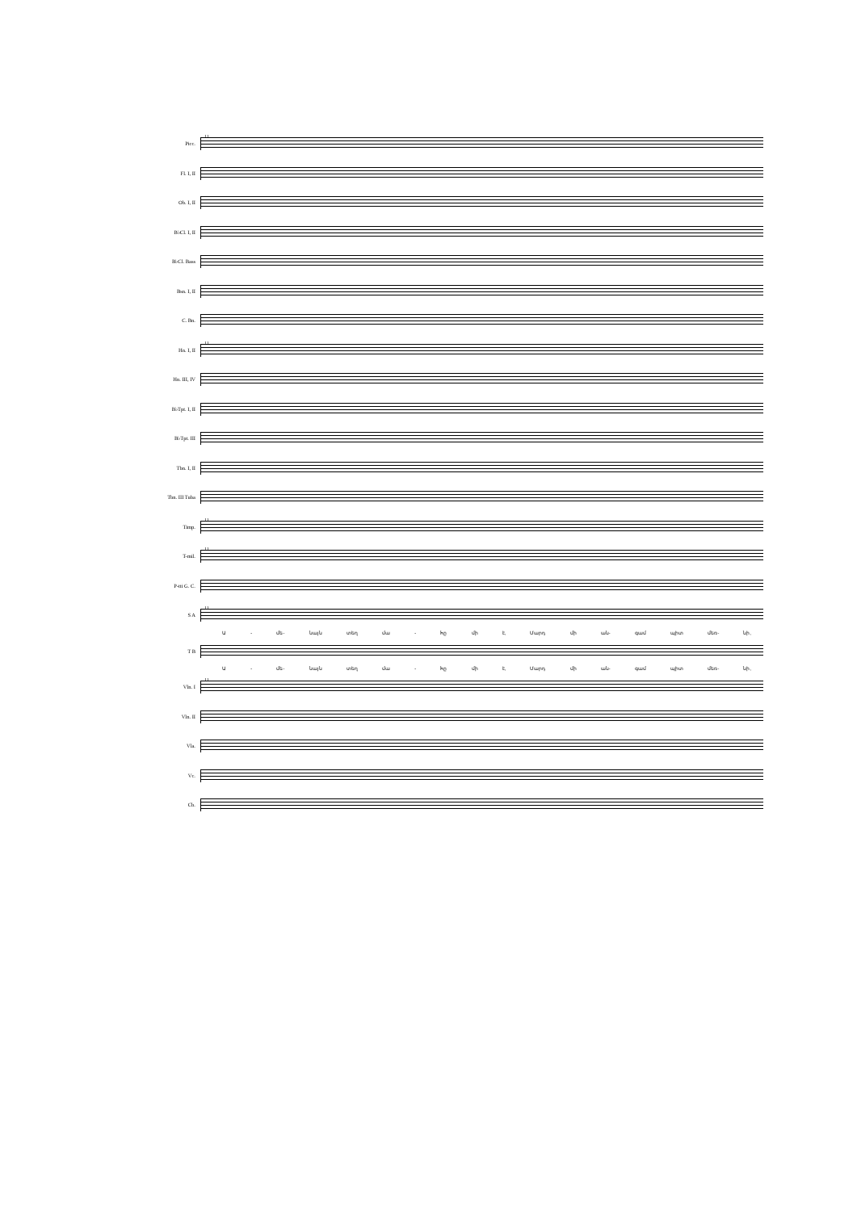Picc.
11
Fl. I, II
Ob. I, II
B♭Cl. I, II
B♭Cl. Bass
Bsn. I, II
C. Bn.
Hn. I, II
11
Hn. III, IV
B♭Tpt. I, II
B♭Tpt. III
Tbn. I, II
Tbn. III Tuba
Timp.
11
T-mil.
11
P-tti G. C.
S A
11
Ա - մե- նայն տեղ մա - հը մի է, Մարդ մի ան- գամ պիտ մեռ- նի,
T B
Ա - մե- նայն տեղ մա - հը մի է, Մարդ մի ան- գամ պիտ մեռ- նի,
Vln. I
11
Vln. II
Vla.
Vc.
Cb.